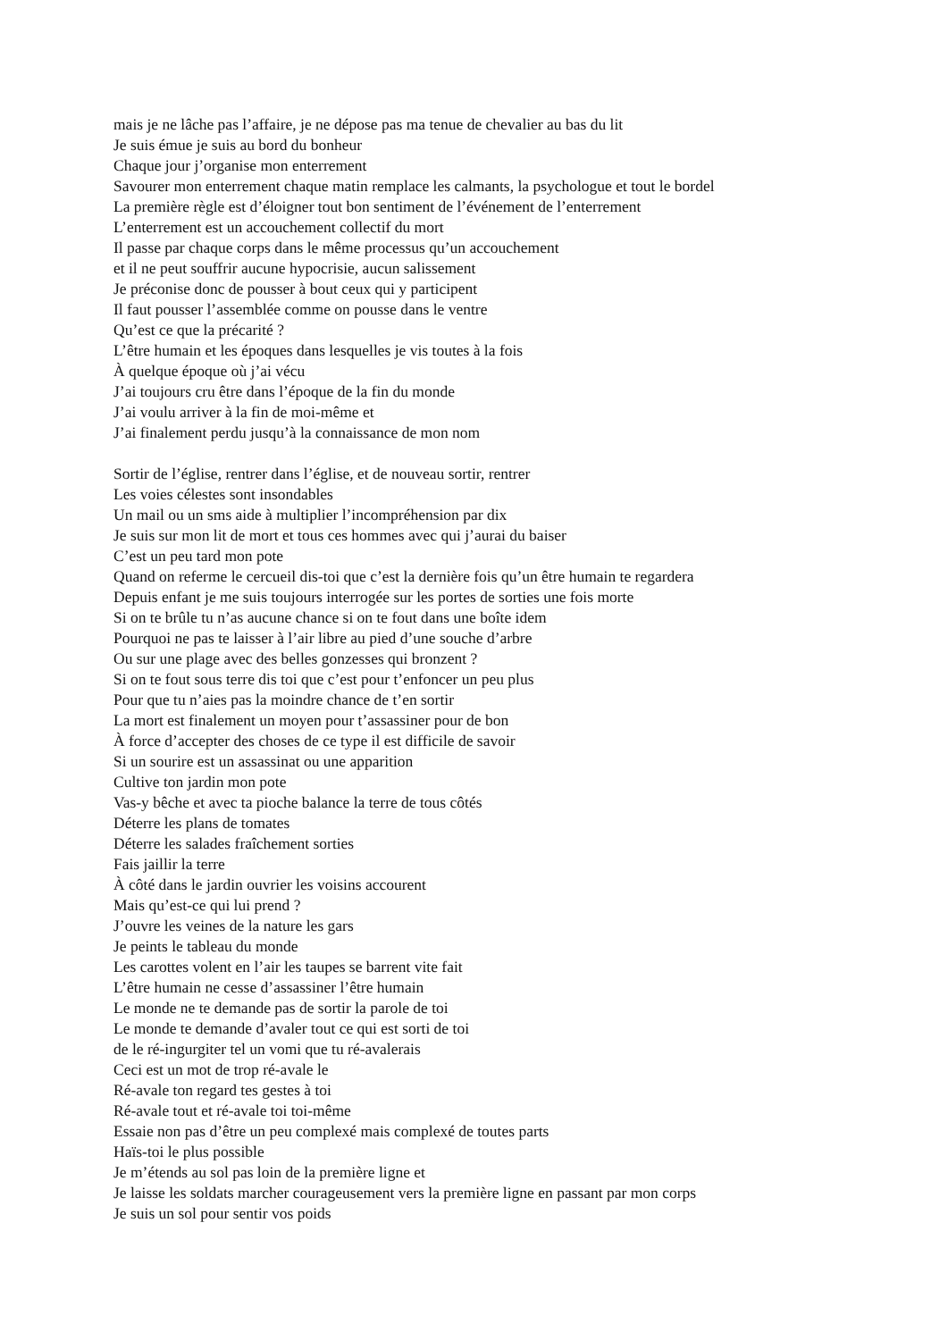mais je ne lâche pas l’affaire, je ne dépose pas ma tenue de chevalier au bas du lit
Je suis émue je suis au bord du bonheur
Chaque jour j’organise mon enterrement
Savourer mon enterrement chaque matin remplace les calmants, la psychologue et tout le bordel
La première règle est d’éloigner tout bon sentiment de l’événement de l’enterrement
L’enterrement est un accouchement collectif du mort
Il passe par chaque corps dans le même processus qu’un accouchement
et il ne peut souffrir aucune hypocrisie, aucun salissement
Je préconise donc de pousser à bout ceux qui y participent
Il faut pousser l’assemblée comme on pousse dans le ventre
Qu’est ce que la précarité ?
L’être humain et les époques dans lesquelles je vis toutes à la fois
À quelque époque où j’ai vécu
J’ai toujours cru être dans l’époque de la fin du monde
J’ai voulu arriver à la fin de moi-même et
J’ai finalement perdu jusqu’à la connaissance de mon nom
Sortir de l’église, rentrer dans l’église, et de nouveau sortir, rentrer
Les voies célestes sont insondables
Un mail ou un sms aide à multiplier l’incompréhension par dix
Je suis sur mon lit de mort et tous ces hommes avec qui j’aurai du baiser
C’est un peu tard mon pote
Quand on referme le cercueil dis-toi que c’est la dernière fois qu’un être humain te regardera
Depuis enfant je me suis toujours interrogée sur les portes de sorties une fois morte
Si on te brûle tu n’as aucune chance si on te fout dans une boîte idem
Pourquoi ne pas te laisser à l’air libre au pied d’une souche d’arbre
Ou sur une plage avec des belles gonzesses qui bronzent ?
Si on te fout sous terre dis toi que c’est pour t’enfoncer un peu plus
Pour que tu n’aies pas la moindre chance de t’en sortir
La mort est finalement un moyen pour t’assassiner pour de bon
À force d’accepter des choses de ce type il est difficile de savoir
Si un sourire est un assassinat ou une apparition
Cultive ton jardin mon pote
Vas-y bêche et avec ta pioche balance la terre de tous côtés
Déterre les plans de tomates
Déterre les salades fraîchement sorties
Fais jaillir la terre
À côté dans le jardin ouvrier les voisins accourent
Mais qu’est-ce qui lui prend ?
J’ouvre les veines de la nature les gars
Je peints le tableau du monde
Les carottes volent en l’air les taupes se barrent vite fait
L’être humain ne cesse d’assassiner l’être humain
Le monde ne te demande pas de sortir la parole de toi
Le monde te demande d’avaler tout ce qui est sorti de toi
de le ré-ingurgiter tel un vomi que tu ré-avalerais
Ceci est un mot de trop ré-avale le
Ré-avale ton regard tes gestes à toi
Ré-avale tout et ré-avale toi toi-même
Essaie non pas d’être un peu complexé mais complexé de toutes parts
Haïs-toi le plus possible
Je m’étends au sol pas loin de la première ligne et
Je laisse les soldats marcher courageusement vers la première ligne en passant par mon corps
Je suis un sol pour sentir vos poids